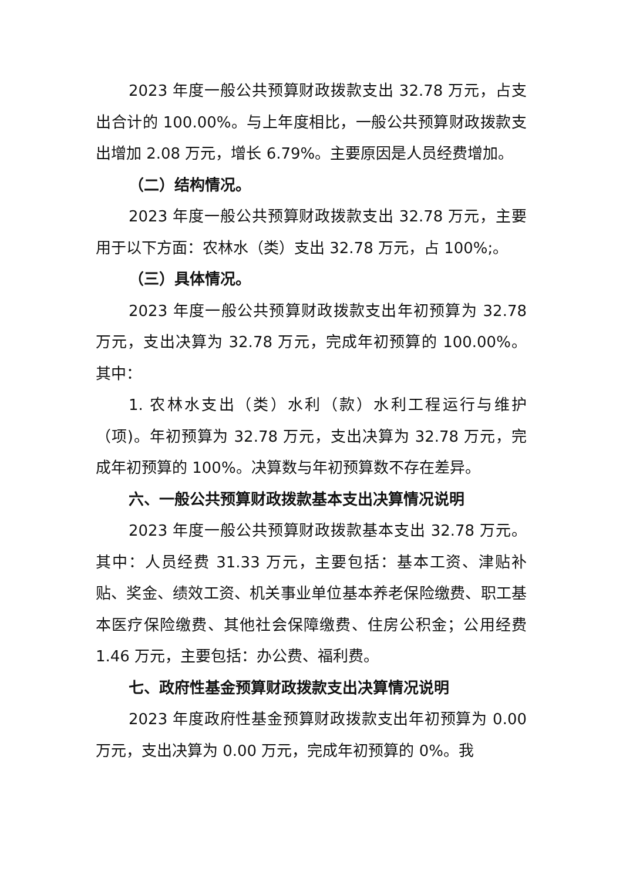2023 年度一般公共预算财政拨款支出 32.78 万元，占支出合计的 100.00%。与上年度相比，一般公共预算财政拨款支出增加 2.08 万元，增长 6.79%。主要原因是人员经费增加。
（二）结构情况。
2023 年度一般公共预算财政拨款支出 32.78 万元，主要用于以下方面：农林水（类）支出 32.78 万元，占 100%;。
（三）具体情况。
2023 年度一般公共预算财政拨款支出年初预算为 32.78 万元，支出决算为 32.78 万元，完成年初预算的 100.00%。其中：
1. 农林水支出（类）水利（款）水利工程运行与维护（项)。年初预算为 32.78 万元，支出决算为 32.78 万元，完成年初预算的 100%。决算数与年初预算数不存在差异。
六、一般公共预算财政拨款基本支出决算情况说明
2023 年度一般公共预算财政拨款基本支出 32.78 万元。其中：人员经费 31.33 万元，主要包括：基本工资、津贴补贴、奖金、绩效工资、机关事业单位基本养老保险缴费、职工基本医疗保险缴费、其他社会保障缴费、住房公积金；公用经费 1.46 万元，主要包括：办公费、福利费。
七、政府性基金预算财政拨款支出决算情况说明
2023 年度政府性基金预算财政拨款支出年初预算为 0.00 万元，支出决算为 0.00 万元，完成年初预算的 0%。我